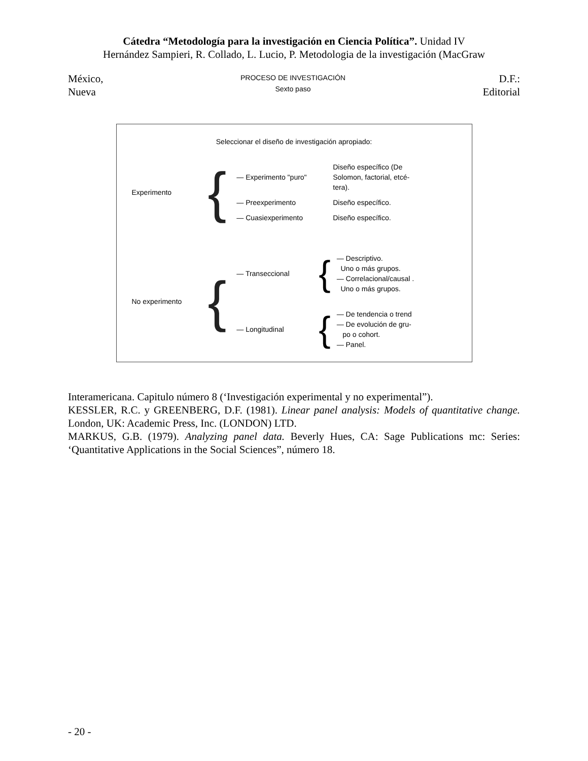Cátedra “Metodología para la investigación en Ciencia Política”. Unidad IV
Hernández Sampieri, R. Collado, L. Lucio, P. Metodologia de la investigación (MacGraw
México,
Nueva
PROCESO DE INVESTIGACIÓN
Sexto paso
D.F.:
Editorial
Seleccionar el diseño de investigación apropiado:
Experimento
{
— Experimento "puro"
Diseño específico (De
Solomon, factorial, etcé-
tera).
— Preexperimento Diseño específico.
— Cuasiexperimento Diseño específico.
No experimento
{
— Transeccional
{
— Descriptivo.
Uno o más grupos.
— Correlacional/causal .
Uno o más grupos.
— Longitudinal
{
— De tendencia o trend
— De evolución de gru-
po o cohort.
— Panel.
Interamericana. Capitulo número 8 (‘Investigación experimental y no experimental”).
KESSLER, R.C. y GREENBERG, D.F. (1981). Linear panel analysis: Models of quantitative change. London, UK: Academic Press, Inc. (LONDON) LTD.
MARKUS, G.B. (1979). Analyzing panel data. Beverly Hues, CA: Sage Publications mc: Series: ‘Quantitative Applications in the Social Sciences”, número 18.
- 20 -